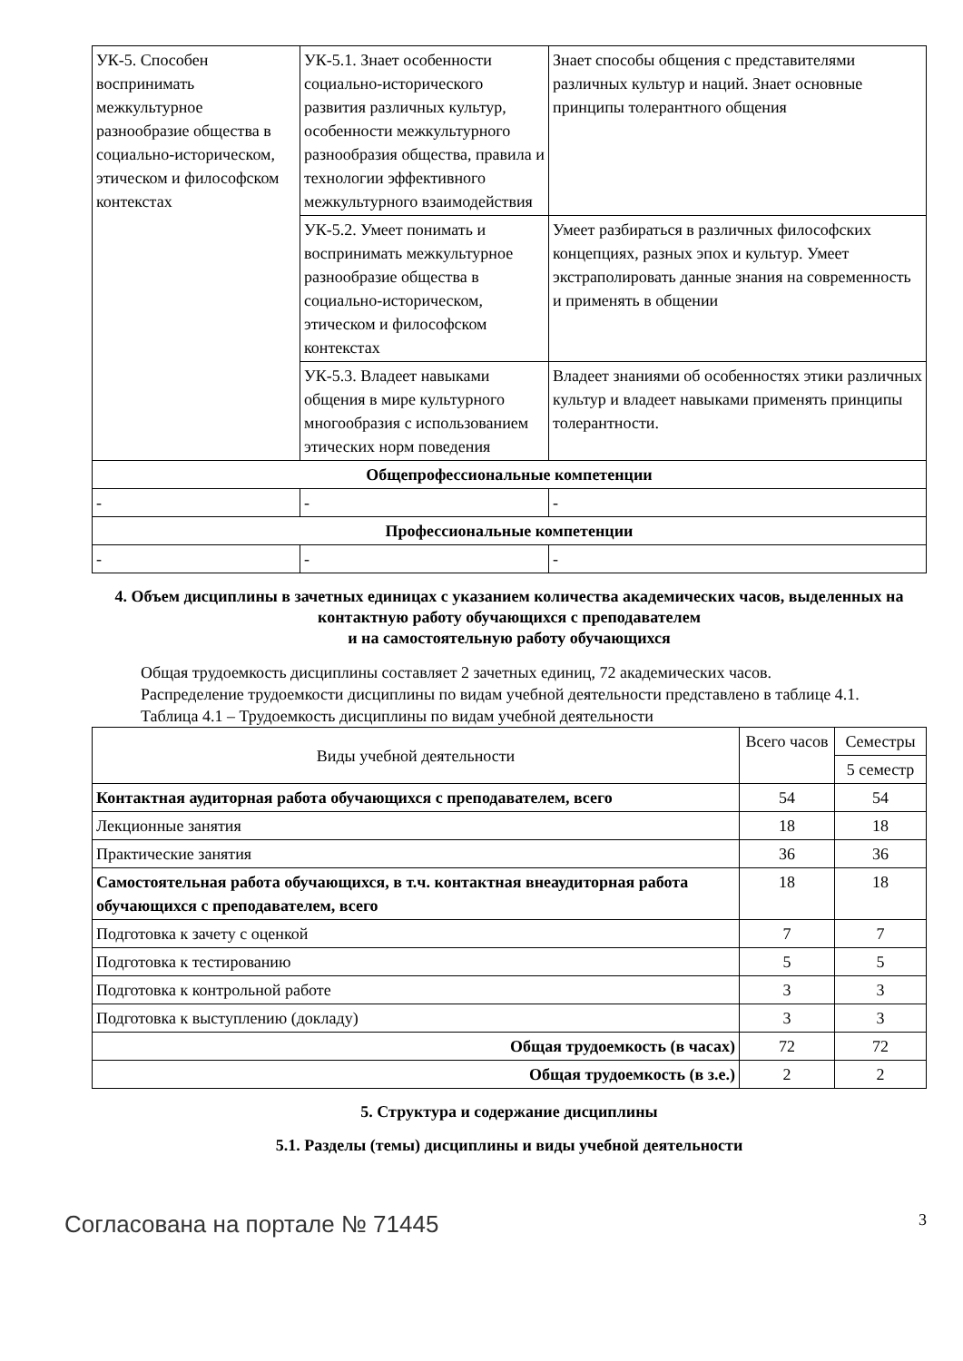| УК-5. Способен воспринимать межкультурное разнообразие общества в социально-историческом, этическом и философском контекстах | УК-5.1. Знает особенности социально-исторического развития различных культур, особенности межкультурного разнообразия общества, правила и технологии эффективного межкультурного взаимодействия | Знает способы общения с представителями различных культур и наций. Знает основные принципы толерантного общения |
| | УК-5.2. Умеет понимать и воспринимать межкультурное разнообразие общества в социально-историческом, этическом и философском контекстах | Умеет разбираться в различных философских концепциях, разных эпох и культур. Умеет экстраполировать данные знания на современность и применять в общении |
| | УК-5.3. Владеет навыками общения в мире культурного многообразия с использованием этических норм поведения | Владеет знаниями об особенностях этики различных культур и владеет навыками применять принципы толерантности. |
| Общепрофессиональные компетенции | | |
| - | - | - |
| Профессиональные компетенции | | |
| - | - | - |
4. Объем дисциплины в зачетных единицах с указанием количества академических часов, выделенных на контактную работу обучающихся с преподавателем
и на самостоятельную работу обучающихся
Общая трудоемкость дисциплины составляет 2 зачетных единиц, 72 академических часов.
Распределение трудоемкости дисциплины по видам учебной деятельности представлено в таблице 4.1.
Таблица 4.1 – Трудоемкость дисциплины по видам учебной деятельности
| Виды учебной деятельности | Всего часов | Семестры |
| --- | --- | --- |
| | | 5 семестр |
| Контактная аудиторная работа обучающихся с преподавателем, всего | 54 | 54 |
| Лекционные занятия | 18 | 18 |
| Практические занятия | 36 | 36 |
| Самостоятельная работа обучающихся, в т.ч. контактная внеаудиторная работа обучающихся с преподавателем, всего | 18 | 18 |
| Подготовка к зачету с оценкой | 7 | 7 |
| Подготовка к тестированию | 5 | 5 |
| Подготовка к контрольной работе | 3 | 3 |
| Подготовка к выступлению (докладу) | 3 | 3 |
| Общая трудоемкость (в часах) | 72 | 72 |
| Общая трудоемкость (в з.е.) | 2 | 2 |
5. Структура и содержание дисциплины
5.1. Разделы (темы) дисциплины и виды учебной деятельности
Согласована на портале № 71445 3